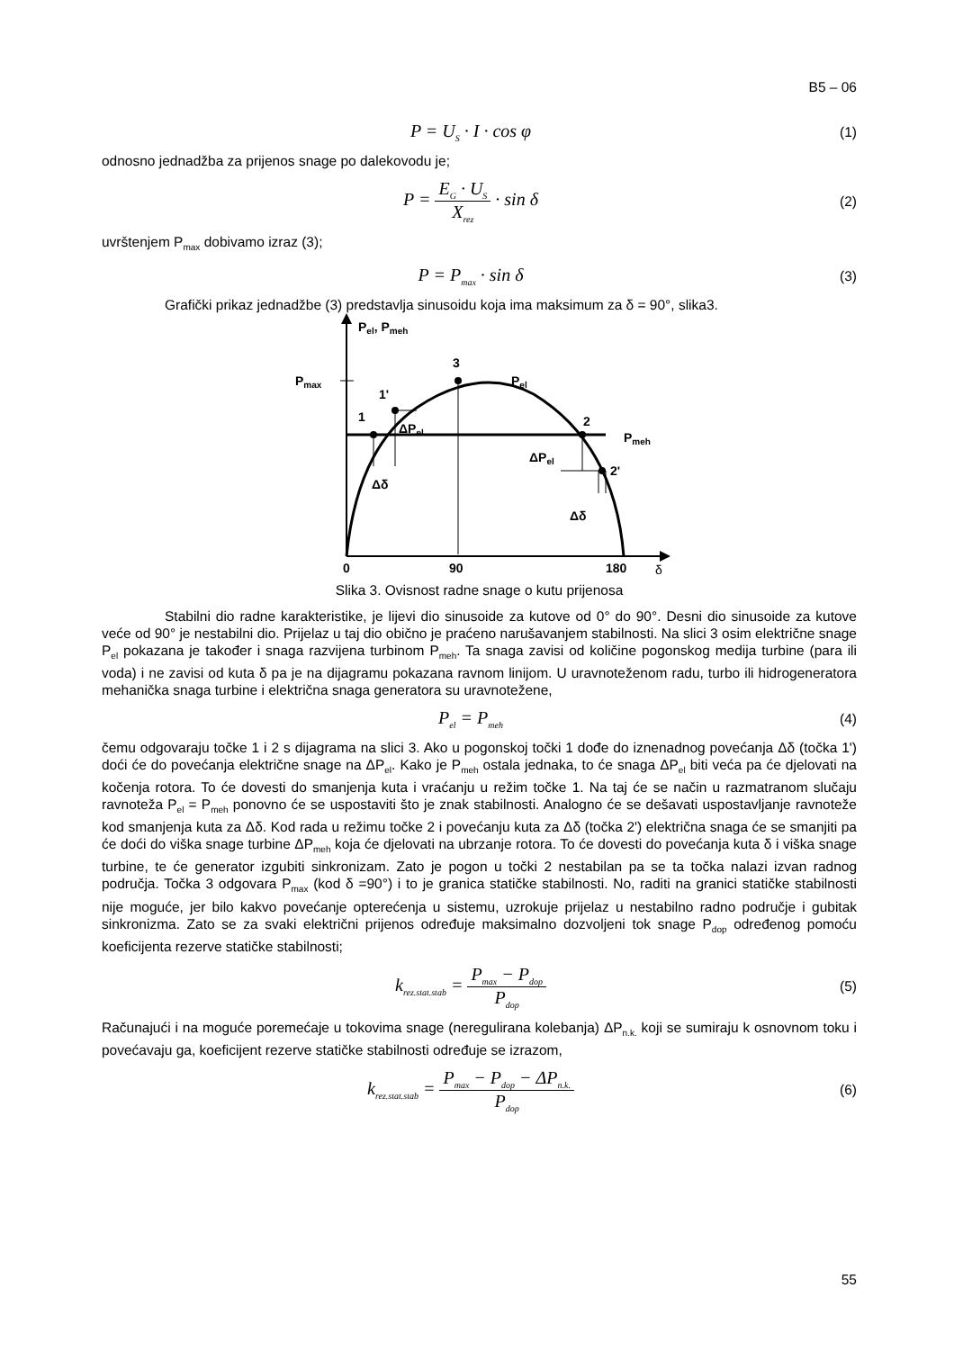B5 – 06
P = U<sub>S</sub> · I · cos φ (1)
odnosno jednadžba za prijenos snage po dalekovodu je;
P = E<sub>G</sub> · U<sub>S</sub> X<sub>rez</sub> · sin δ (2)
uvrštenjem P<sub>max</sub> dobivamo izraz (3);
P = P<sub>max</sub> · sin δ (3)
Grafički prikaz jednadžbe (3) predstavlja sinusoidu koja ima maksimum za δ = 90°, slika3.
Pel, Pmeh
Pmax
3
Pel
1'
1
ΔPel
2
Pmeh
ΔPel
2'
Δδ
Δδ
0
90
180
δ
Slika 3. Ovisnost radne snage o kutu prijenosa
Stabilni dio radne karakteristike, je lijevi dio sinusoide za kutove od 0° do 90°. Desni dio sinusoide za kutove veće od 90° je nestabilni dio. Prijelaz u taj dio obično je praćeno narušavanjem stabilnosti. Na slici 3 osim električne snage P<sub>el</sub> pokazana je također i snaga razvijena turbinom P<sub>meh</sub>. Ta snaga zavisi od količine pogonskog medija turbine (para ili voda) i ne zavisi od kuta δ pa je na dijagramu pokazana ravnom linijom. U uravnoteženom radu, turbo ili hidrogeneratora mehanička snaga turbine i električna snaga generatora su uravnotežene,
P<sub>el</sub> = P<sub>meh</sub> (4)
čemu odgovaraju točke 1 i 2 s dijagrama na slici 3. Ako u pogonskoj točki 1 dođe do iznenadnog povećanja Δδ (točka 1') doći će do povećanja električne snage na ΔP<sub>el</sub>. Kako je P<sub>meh</sub> ostala jednaka, to će snaga ΔP<sub>el</sub> biti veća pa će djelovati na kočenja rotora. To će dovesti do smanjenja kuta i vraćanju u režim točke 1. Na taj će se način u razmatranom slučaju ravnoteža P<sub>el</sub> = P<sub>meh</sub> ponovno će se uspostaviti što je znak stabilnosti. Analogno će se dešavati uspostavljanje ravnoteže kod smanjenja kuta za Δδ. Kod rada u režimu točke 2 i povećanju kuta za Δδ (točka 2') električna snaga će se smanjiti pa će doći do viška snage turbine ΔP<sub>meh</sub> koja će djelovati na ubrzanje rotora. To će dovesti do povećanja kuta δ i viška snage turbine, te će generator izgubiti sinkronizam. Zato je pogon u točki 2 nestabilan pa se ta točka nalazi izvan radnog područja. Točka 3 odgovara P<sub>max</sub> (kod δ =90°) i to je granica statičke stabilnosti. No, raditi na granici statičke stabilnosti nije moguće, jer bilo kakvo povećanje opterećenja u sistemu, uzrokuje prijelaz u nestabilno radno područje i gubitak sinkronizma. Zato se za svaki električni prijenos određuje maksimalno dozvoljeni tok snage P<sub>dop</sub> određenog pomoću koeficijenta rezerve statičke stabilnosti;
k<sub>rez.stat.stab</sub> = P<sub>max</sub> − P<sub>dop</sub> P<sub>dop</sub> (5)
Računajući i na moguće poremećaje u tokovima snage (neregulirana kolebanja) ΔP<sub>n.k.</sub> koji se sumiraju k osnovnom toku i povećavaju ga, koeficijent rezerve statičke stabilnosti određuje se izrazom,
k<sub>rez.stat.stab</sub> = P<sub>max</sub> − P<sub>dop</sub> − ΔP<sub>n.k.</sub> P<sub>dop</sub> (6)
55